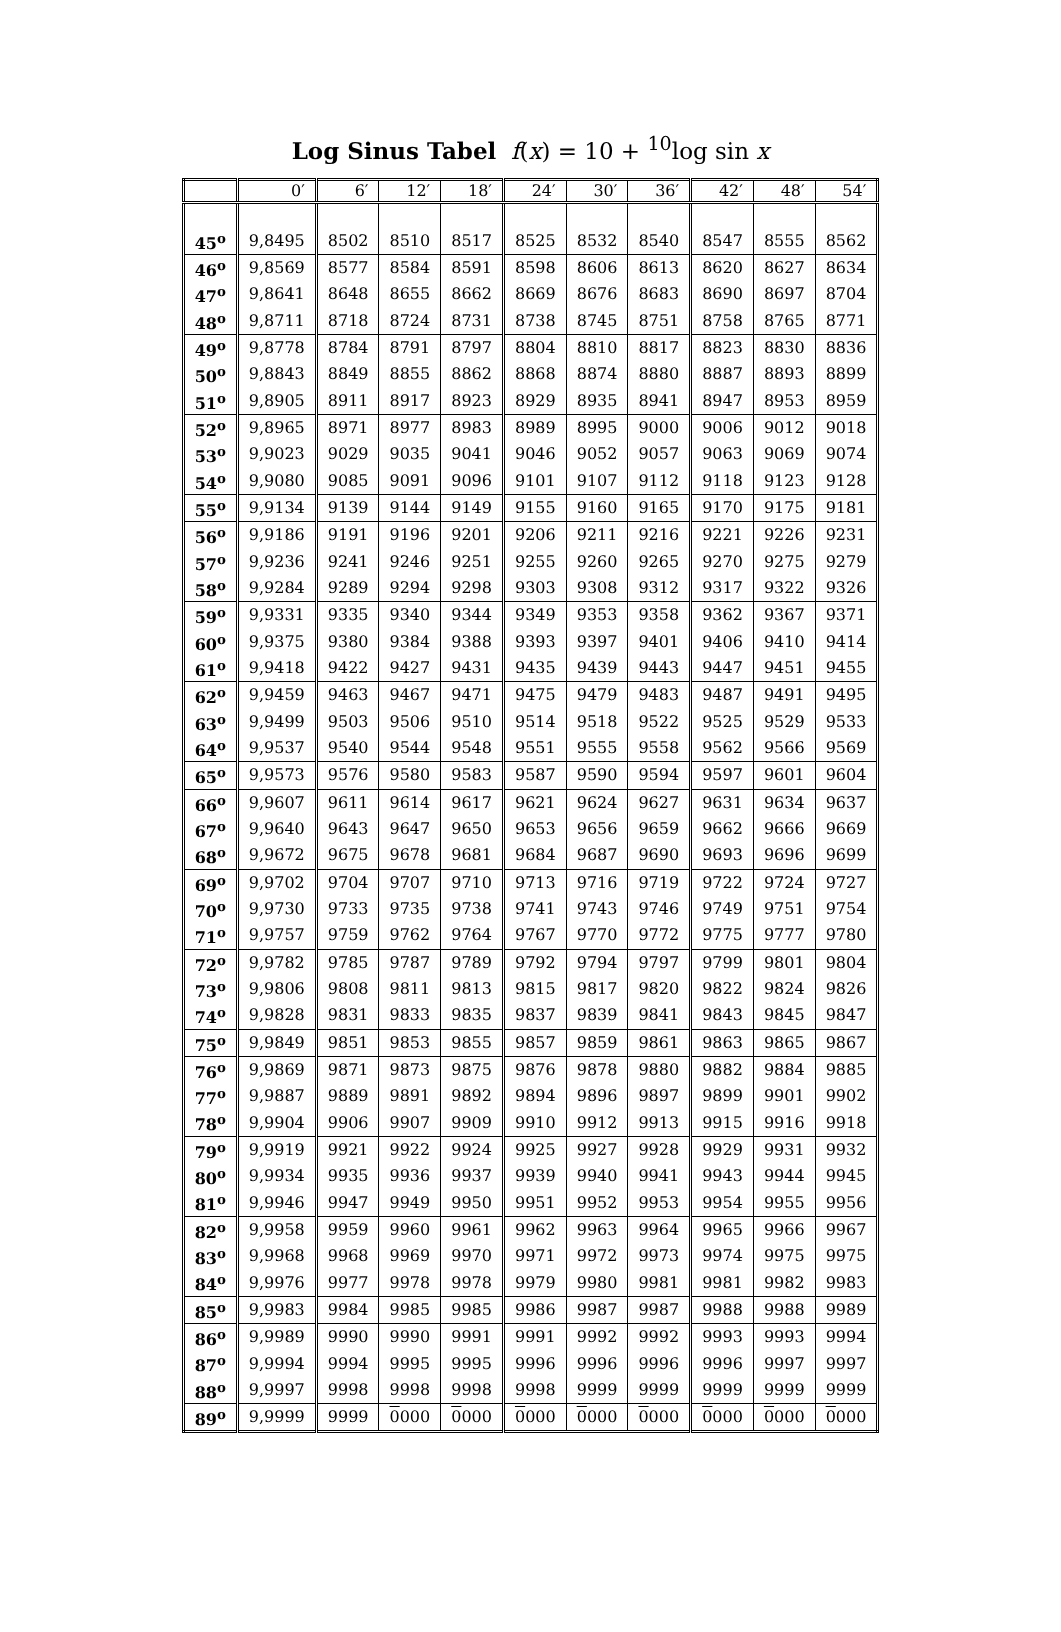Log Sinus Tabel f(x) = 10 + <sup>10</sup>log sin x
| | 0′ | 6′ | 12′ | 18′ | 24′ | 30′ | 36′ | 42′ | 48′ | 54′ |
| --- | --- | --- | --- | --- | --- | --- | --- | --- | --- | --- |
| 45<sup>o</sup> | 9,8495 | 8502 | 8510 | 8517 | 8525 | 8532 | 8540 | 8547 | 8555 | 8562 |
| 46<sup>o</sup> | 9,8569 | 8577 | 8584 | 8591 | 8598 | 8606 | 8613 | 8620 | 8627 | 8634 |
| 47<sup>o</sup> | 9,8641 | 8648 | 8655 | 8662 | 8669 | 8676 | 8683 | 8690 | 8697 | 8704 |
| 48<sup>o</sup> | 9,8711 | 8718 | 8724 | 8731 | 8738 | 8745 | 8751 | 8758 | 8765 | 8771 |
| 49<sup>o</sup> | 9,8778 | 8784 | 8791 | 8797 | 8804 | 8810 | 8817 | 8823 | 8830 | 8836 |
| 50<sup>o</sup> | 9,8843 | 8849 | 8855 | 8862 | 8868 | 8874 | 8880 | 8887 | 8893 | 8899 |
| 51<sup>o</sup> | 9,8905 | 8911 | 8917 | 8923 | 8929 | 8935 | 8941 | 8947 | 8953 | 8959 |
| 52<sup>o</sup> | 9,8965 | 8971 | 8977 | 8983 | 8989 | 8995 | 9000 | 9006 | 9012 | 9018 |
| 53<sup>o</sup> | 9,9023 | 9029 | 9035 | 9041 | 9046 | 9052 | 9057 | 9063 | 9069 | 9074 |
| 54<sup>o</sup> | 9,9080 | 9085 | 9091 | 9096 | 9101 | 9107 | 9112 | 9118 | 9123 | 9128 |
| 55<sup>o</sup> | 9,9134 | 9139 | 9144 | 9149 | 9155 | 9160 | 9165 | 9170 | 9175 | 9181 |
| 56<sup>o</sup> | 9,9186 | 9191 | 9196 | 9201 | 9206 | 9211 | 9216 | 9221 | 9226 | 9231 |
| 57<sup>o</sup> | 9,9236 | 9241 | 9246 | 9251 | 9255 | 9260 | 9265 | 9270 | 9275 | 9279 |
| 58<sup>o</sup> | 9,9284 | 9289 | 9294 | 9298 | 9303 | 9308 | 9312 | 9317 | 9322 | 9326 |
| 59<sup>o</sup> | 9,9331 | 9335 | 9340 | 9344 | 9349 | 9353 | 9358 | 9362 | 9367 | 9371 |
| 60<sup>o</sup> | 9,9375 | 9380 | 9384 | 9388 | 9393 | 9397 | 9401 | 9406 | 9410 | 9414 |
| 61<sup>o</sup> | 9,9418 | 9422 | 9427 | 9431 | 9435 | 9439 | 9443 | 9447 | 9451 | 9455 |
| 62<sup>o</sup> | 9,9459 | 9463 | 9467 | 9471 | 9475 | 9479 | 9483 | 9487 | 9491 | 9495 |
| 63<sup>o</sup> | 9,9499 | 9503 | 9506 | 9510 | 9514 | 9518 | 9522 | 9525 | 9529 | 9533 |
| 64<sup>o</sup> | 9,9537 | 9540 | 9544 | 9548 | 9551 | 9555 | 9558 | 9562 | 9566 | 9569 |
| 65<sup>o</sup> | 9,9573 | 9576 | 9580 | 9583 | 9587 | 9590 | 9594 | 9597 | 9601 | 9604 |
| 66<sup>o</sup> | 9,9607 | 9611 | 9614 | 9617 | 9621 | 9624 | 9627 | 9631 | 9634 | 9637 |
| 67<sup>o</sup> | 9,9640 | 9643 | 9647 | 9650 | 9653 | 9656 | 9659 | 9662 | 9666 | 9669 |
| 68<sup>o</sup> | 9,9672 | 9675 | 9678 | 9681 | 9684 | 9687 | 9690 | 9693 | 9696 | 9699 |
| 69<sup>o</sup> | 9,9702 | 9704 | 9707 | 9710 | 9713 | 9716 | 9719 | 9722 | 9724 | 9727 |
| 70<sup>o</sup> | 9,9730 | 9733 | 9735 | 9738 | 9741 | 9743 | 9746 | 9749 | 9751 | 9754 |
| 71<sup>o</sup> | 9,9757 | 9759 | 9762 | 9764 | 9767 | 9770 | 9772 | 9775 | 9777 | 9780 |
| 72<sup>o</sup> | 9,9782 | 9785 | 9787 | 9789 | 9792 | 9794 | 9797 | 9799 | 9801 | 9804 |
| 73<sup>o</sup> | 9,9806 | 9808 | 9811 | 9813 | 9815 | 9817 | 9820 | 9822 | 9824 | 9826 |
| 74<sup>o</sup> | 9,9828 | 9831 | 9833 | 9835 | 9837 | 9839 | 9841 | 9843 | 9845 | 9847 |
| 75<sup>o</sup> | 9,9849 | 9851 | 9853 | 9855 | 9857 | 9859 | 9861 | 9863 | 9865 | 9867 |
| 76<sup>o</sup> | 9,9869 | 9871 | 9873 | 9875 | 9876 | 9878 | 9880 | 9882 | 9884 | 9885 |
| 77<sup>o</sup> | 9,9887 | 9889 | 9891 | 9892 | 9894 | 9896 | 9897 | 9899 | 9901 | 9902 |
| 78<sup>o</sup> | 9,9904 | 9906 | 9907 | 9909 | 9910 | 9912 | 9913 | 9915 | 9916 | 9918 |
| 79<sup>o</sup> | 9,9919 | 9921 | 9922 | 9924 | 9925 | 9927 | 9928 | 9929 | 9931 | 9932 |
| 80<sup>o</sup> | 9,9934 | 9935 | 9936 | 9937 | 9939 | 9940 | 9941 | 9943 | 9944 | 9945 |
| 81<sup>o</sup> | 9,9946 | 9947 | 9949 | 9950 | 9951 | 9952 | 9953 | 9954 | 9955 | 9956 |
| 82<sup>o</sup> | 9,9958 | 9959 | 9960 | 9961 | 9962 | 9963 | 9964 | 9965 | 9966 | 9967 |
| 83<sup>o</sup> | 9,9968 | 9968 | 9969 | 9970 | 9971 | 9972 | 9973 | 9974 | 9975 | 9975 |
| 84<sup>o</sup> | 9,9976 | 9977 | 9978 | 9978 | 9979 | 9980 | 9981 | 9981 | 9982 | 9983 |
| 85<sup>o</sup> | 9,9983 | 9984 | 9985 | 9985 | 9986 | 9987 | 9987 | 9988 | 9988 | 9989 |
| 86<sup>o</sup> | 9,9989 | 9990 | 9990 | 9991 | 9991 | 9992 | 9992 | 9993 | 9993 | 9994 |
| 87<sup>o</sup> | 9,9994 | 9994 | 9995 | 9995 | 9996 | 9996 | 9996 | 9996 | 9997 | 9997 |
| 88<sup>o</sup> | 9,9997 | 9998 | 9998 | 9998 | 9998 | 9999 | 9999 | 9999 | 9999 | 9999 |
| 89<sup>o</sup> | 9,9999 | 9999 | 0 000 | 0 000 | 0 000 | 0 000 | 0 000 | 0 000 | 0 000 | 0 000 |